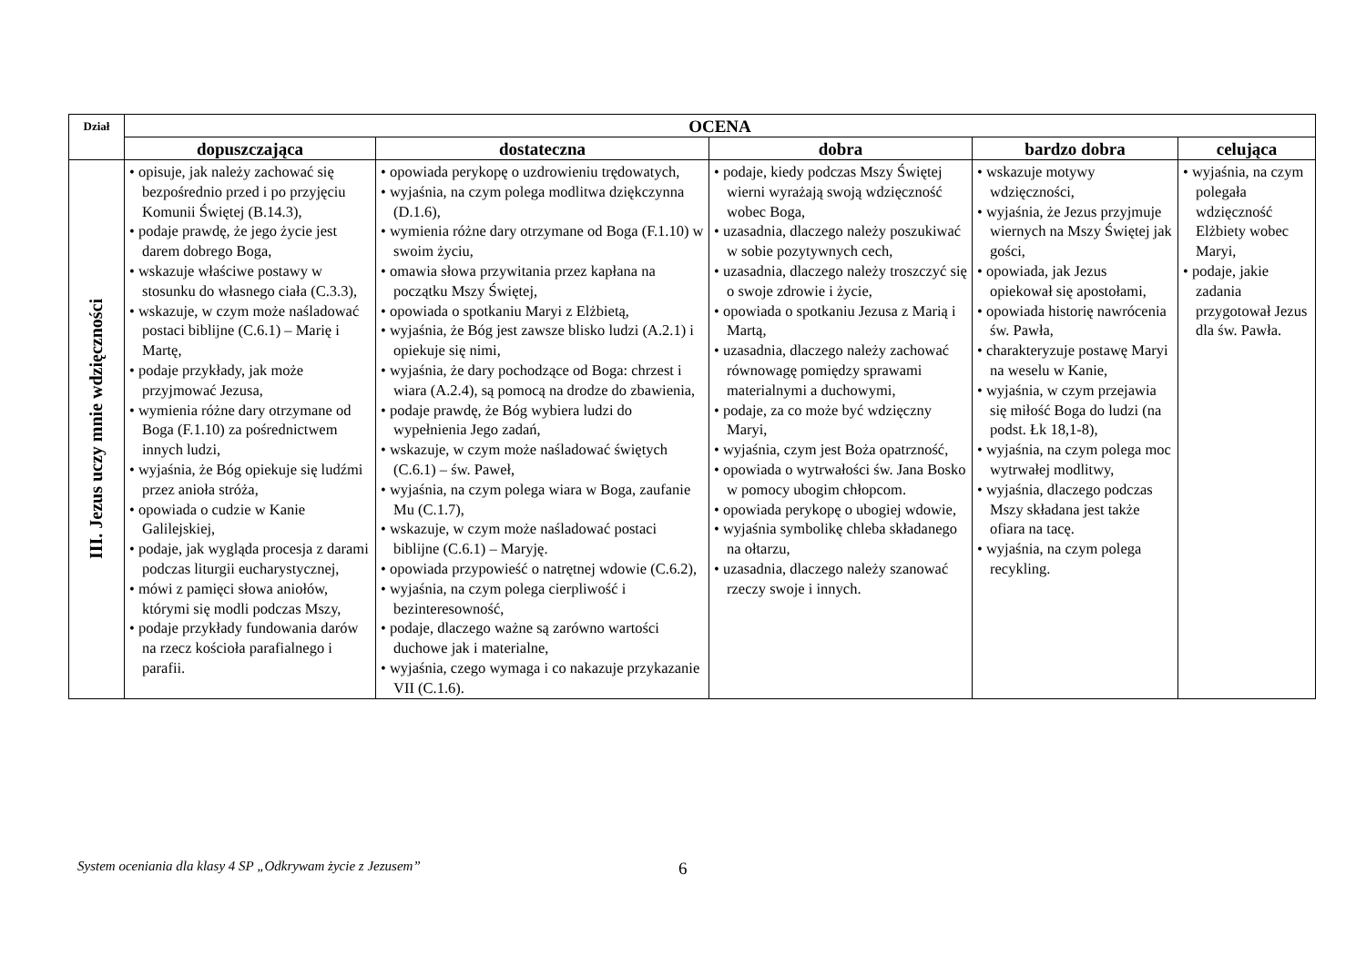| Dział | OCENA | | | | |
| --- | --- | --- | --- | --- | --- |
| | dopuszczająca | dostateczna | dobra | bardzo dobra | celująca |
| III. Jezus uczy mnie wdzięczności | • opisuje, jak należy zachować się bezpośrednio przed i po przyjęciu Komunii Świętej (B.14.3), • podaje prawdę, że jego życie jest darem dobrego Boga, • wskazuje właściwe postawy w stosunku do własnego ciała (C.3.3), • wskazuje, w czym może naśladować postaci biblijne (C.6.1) – Marię i Martę, • podaje przykłady, jak może przyjmować Jezusa, • wymienia różne dary otrzymane od Boga (F.1.10) za pośrednictwem innych ludzi, • wyjaśnia, że Bóg opiekuje się ludźmi przez anioła stróża, • opowiada o cudzie w Kanie Galilejskiej, • podaje, jak wygląda procesja z darami podczas liturgii eucharystycznej, • mówi z pamięci słowa aniołów, którymi się modli podczas Mszy, • podaje przykłady fundowania darów na rzecz kościoła parafialnego i parafii. | • opowiada perykopę o uzdrowieniu trędowatych, • wyjaśnia, na czym polega modlitwa dziękczynna (D.1.6), • wymienia różne dary otrzymane od Boga (F.1.10) w swoim życiu, • omawia słowa przywitania przez kapłana na początku Mszy Świętej, • opowiada o spotkaniu Maryi z Elżbietą, • wyjaśnia, że Bóg jest zawsze blisko ludzi (A.2.1) i opiekuje się nimi, • wyjaśnia, że dary pochodzące od Boga: chrzest i wiara (A.2.4), są pomocą na drodze do zbawienia, • podaje prawdę, że Bóg wybiera ludzi do wypełnienia Jego zadań, • wskazuje, w czym może naśladować świętych (C.6.1) – św. Paweł, • wyjaśnia, na czym polega wiara w Boga, zaufanie Mu (C.1.7), • wskazuje, w czym może naśladować postaci biblijne (C.6.1) – Maryję. • opowiada przypowieść o natrętnej wdowie (C.6.2), • wyjaśnia, na czym polega cierpliwość i bezinteresowność, • podaje, dlaczego ważne są zarówno wartości duchowe jak i materialne, • wyjaśnia, czego wymaga i co nakazuje przykazanie VII (C.1.6). | • podaje, kiedy podczas Mszy Świętej wierni wyrażają swoją wdzięczność wobec Boga, • uzasadnia, dlaczego należy poszukiwać w sobie pozytywnych cech, • uzasadnia, dlaczego należy troszczyć się o swoje zdrowie i życie, • opowiada o spotkaniu Jezusa z Marią i Martą, • uzasadnia, dlaczego należy zachować równowagę pomiędzy sprawami materialnymi a duchowymi, • podaje, za co może być wdzięczny Maryi, • wyjaśnia, czym jest Boża opatrzność, • opowiada o wytrwałości św. Jana Bosko w pomocy ubogim chłopcom. • opowiada perykopę o ubogiej wdowie, • wyjaśnia symbolikę chleba składanego na ołtarzu, • uzasadnia, dlaczego należy szanować rzeczy swoje i innych. | • wskazuje motywy wdzięczności, • wyjaśnia, że Jezus przyjmuje wiernych na Mszy Świętej jak gości, • opowiada, jak Jezus opiekował się apostołami, • opowiada historię nawrócenia św. Pawła, • charakteryzuje postawę Maryi na weselu w Kanie, • wyjaśnia, w czym przejawia się miłość Boga do ludzi (na podst. Łk 18,1-8), • wyjaśnia, na czym polega moc wytrwałej modlitwy, • wyjaśnia, dlaczego podczas Mszy składana jest także ofiara na tacę. • wyjaśnia, na czym polega recykling. | • wyjaśnia, na czym polegała wdzięczność Elżbiety wobec Maryi, • podaje, jakie zadania przygotował Jezus dla św. Pawła. |
System oceniania dla klasy 4 SP „Odkrywam życie z Jezusem” 6